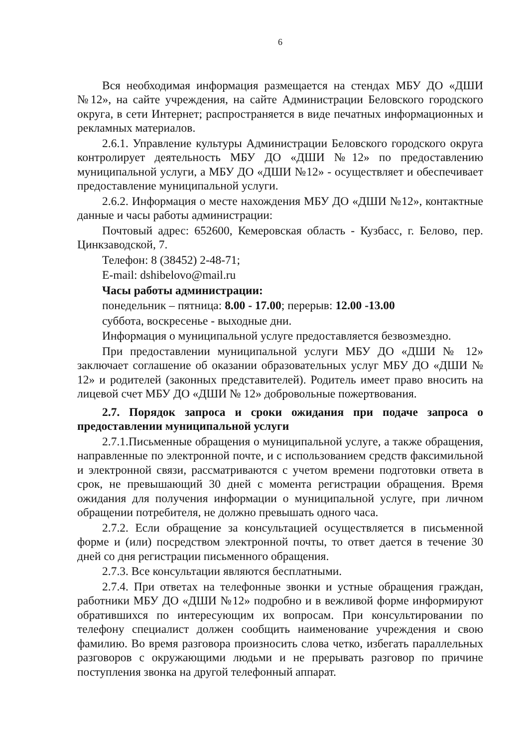6
Вся необходимая информация размещается на стендах МБУ ДО «ДШИ №12», на сайте учреждения, на сайте Администрации Беловского городского округа, в сети Интернет; распространяется в виде печатных информационных и рекламных материалов.
2.6.1. Управление культуры Администрации Беловского городского округа контролирует деятельность МБУ ДО «ДШИ №12» по предоставлению муниципальной услуги, а МБУ ДО «ДШИ №12» - осуществляет и обеспечивает предоставление муниципальной услуги.
2.6.2. Информация о месте нахождения МБУ ДО «ДШИ №12», контактные данные и часы работы администрации:
Почтовый адрес: 652600, Кемеровская область - Кузбасс, г. Белово, пер. Цинкзаводской, 7.
Телефон: 8 (38452) 2-48-71;
E-mail: dshibelovo@mail.ru
Часы работы администрации:
понедельник – пятница: 8.00 - 17.00; перерыв: 12.00 -13.00
суббота, воскресенье - выходные дни.
Информация о муниципальной услуге предоставляется безвозмездно.
При предоставлении муниципальной услуги МБУ ДО «ДШИ № 12» заключает соглашение об оказании образовательных услуг МБУ ДО «ДШИ № 12» и родителей (законных представителей). Родитель имеет право вносить на лицевой счет МБУ ДО «ДШИ № 12» добровольные пожертвования.
2.7. Порядок запроса и сроки ожидания при подаче запроса о предоставлении муниципальной услуги
2.7.1.Письменные обращения о муниципальной услуге, а также обращения, направленные по электронной почте, и с использованием средств факсимильной и электронной связи, рассматриваются с учетом времени подготовки ответа в срок, не превышающий 30 дней с момента регистрации обращения. Время ожидания для получения информации о муниципальной услуге, при личном обращении потребителя, не должно превышать одного часа.
2.7.2. Если обращение за консультацией осуществляется в письменной форме и (или) посредством электронной почты, то ответ дается в течение 30 дней со дня регистрации письменного обращения.
2.7.3. Все консультации являются бесплатными.
2.7.4. При ответах на телефонные звонки и устные обращения граждан, работники МБУ ДО «ДШИ №12» подробно и в вежливой форме информируют обратившихся по интересующим их вопросам. При консультировании по телефону специалист должен сообщить наименование учреждения и свою фамилию. Во время разговора произносить слова четко, избегать параллельных разговоров с окружающими людьми и не прерывать разговор по причине поступления звонка на другой телефонный аппарат.